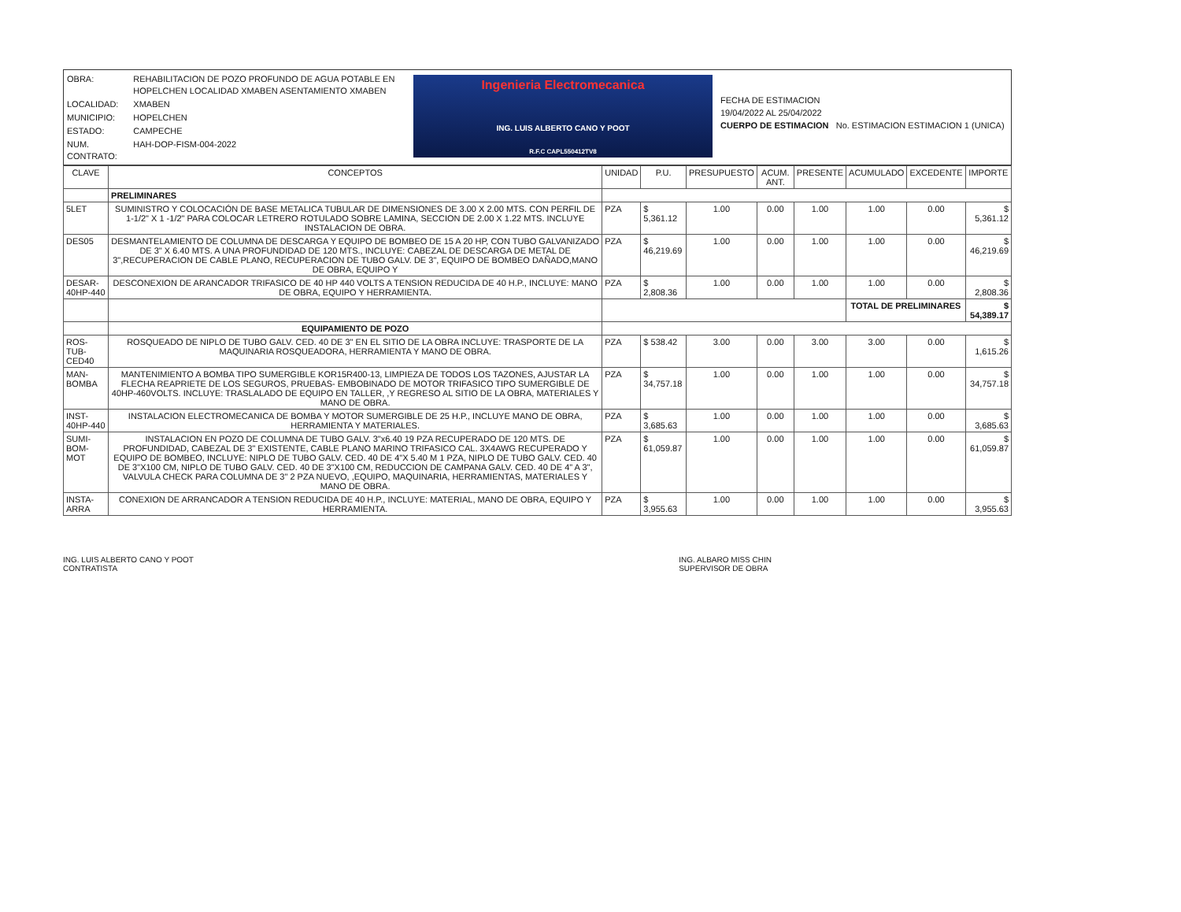| OBRA: | REHABILITACION DE POZO PROFUNDO DE AGUA POTABLE EN HOPELCHEN LOCALIDAD XMABEN ASENTAMIENTO XMABEN |
| LOCALIDAD: | XMABEN |
| MUNICIPIO: | HOPELCHEN |
| ESTADO: | CAMPECHE |
| NUM. CONTRATO: | HAH-DOP-FISM-004-2022 |
Ingenieria Electromecanica
ING. LUIS ALBERTO CANO Y POOT
R.F.C CAPL550412TV8
FECHA DE ESTIMACION
19/04/2022 AL 25/04/2022
CUERPO DE ESTIMACION No. ESTIMACION ESTIMACION 1 (UNICA)
| CLAVE | CONCEPTOS | UNIDAD | P.U. | PRESUPUESTO | ACUM. ANT. | PRESENTE | ACUMULADO | EXCEDENTE | IMPORTE |
| --- | --- | --- | --- | --- | --- | --- | --- | --- | --- |
| | PRELIMINARES | | | | | | | | |
| 5LET | SUMINISTRO Y COLOCACIÓN DE BASE METALICA TUBULAR DE DIMENSIONES DE 3.00 X 2.00 MTS. CON PERFIL DE 1-1/2" X 1 -1/2" PARA COLOCAR LETRERO ROTULADO SOBRE LAMINA, SECCION DE 2.00 X 1.22 MTS. INCLUYE INSTALACION DE OBRA. | PZA | $ 5,361.12 | 1.00 | 0.00 | 1.00 | 1.00 | 0.00 | $ 5,361.12 |
| DES05 | DESMANTELAMIENTO DE COLUMNA DE DESCARGA Y EQUIPO DE BOMBEO DE 15 A 20 HP, CON TUBO GALVANIZADO DE 3" X 6.40 MTS. A UNA PROFUNDIDAD DE 120 MTS., INCLUYE: CABEZAL DE DESCARGA DE METAL DE 3",RECUPERACION DE CABLE PLANO, RECUPERACION DE TUBO GALV. DE 3", EQUIPO DE BOMBEO DAÑADO,MANO DE OBRA, EQUIPO Y | PZA | $ 46,219.69 | 1.00 | 0.00 | 1.00 | 1.00 | 0.00 | $ 46,219.69 |
| DESAR-40HP-440 | DESCONEXION DE ARANCADOR TRIFASICO DE 40 HP 440 VOLTS A TENSION REDUCIDA DE 40 H.P., INCLUYE: MANO DE OBRA, EQUIPO Y HERRAMIENTA. | PZA | $ 2,808.36 | 1.00 | 0.00 | 1.00 | 1.00 | 0.00 | $ 2,808.36 |
| | | | | | | | TOTAL DE PRELIMINARES | | $ 54,389.17 |
| | EQUIPAMIENTO DE POZO | | | | | | | | |
| ROS-TUB-CED40 | ROSQUEADO DE NIPLO DE TUBO GALV. CED. 40 DE 3" EN EL SITIO DE LA OBRA INCLUYE: TRASPORTE DE LA MAQUINARIA ROSQUEADORA, HERRAMIENTA Y MANO DE OBRA. | PZA | $ 538.42 | 3.00 | 0.00 | 3.00 | 3.00 | 0.00 | $ 1,615.26 |
| MAN-BOMBA | MANTENIMIENTO A BOMBA TIPO SUMERGIBLE KOR15R400-13, LIMPIEZA DE TODOS LOS TAZONES, AJUSTAR LA FLECHA REAPRIETE DE LOS SEGUROS, PRUEBAS- EMBOBINADO DE MOTOR TRIFASICO TIPO SUMERGIBLE DE 40HP-460VOLTS. INCLUYE: TRASLALADO DE EQUIPO EN TALLER, ,Y REGRESO AL SITIO DE LA OBRA, MATERIALES Y MANO DE OBRA. | PZA | $ 34,757.18 | 1.00 | 0.00 | 1.00 | 1.00 | 0.00 | $ 34,757.18 |
| INST-40HP-440 | INSTALACION ELECTROMECANICA DE BOMBA Y MOTOR SUMERGIBLE DE 25 H.P., INCLUYE MANO DE OBRA, HERRAMIENTA Y MATERIALES. | PZA | $ 3,685.63 | 1.00 | 0.00 | 1.00 | 1.00 | 0.00 | $ 3,685.63 |
| SUMI-BOM-MOT | INSTALACION EN POZO DE COLUMNA DE TUBO GALV. 3"x6.40 19 PZA RECUPERADO DE 120 MTS. DE PROFUNDIDAD, CABEZAL DE 3" EXISTENTE, CABLE PLANO MARINO TRIFASICO CAL. 3X4AWG RECUPERADO Y EQUIPO DE BOMBEO, INCLUYE: NIPLO DE TUBO GALV. CED. 40 DE 4"X 5.40 M 1 PZA, NIPLO DE TUBO GALV. CED. 40 DE 3"X100 CM, NIPLO DE TUBO GALV. CED. 40 DE 3"X100 CM, REDUCCION DE CAMPANA GALV. CED. 40 DE 4" A 3", VALVULA CHECK PARA COLUMNA DE 3" 2 PZA NUEVO, ,EQUIPO, MAQUINARIA, HERRAMIENTAS, MATERIALES Y MANO DE OBRA. | PZA | $ 61,059.87 | 1.00 | 0.00 | 1.00 | 1.00 | 0.00 | $ 61,059.87 |
| INSTA-ARRA | CONEXION DE ARRANCADOR A TENSION REDUCIDA DE 40 H.P., INCLUYE: MATERIAL, MANO DE OBRA, EQUIPO Y HERRAMIENTA. | PZA | $ 3,955.63 | 1.00 | 0.00 | 1.00 | 1.00 | 0.00 | $ 3,955.63 |
ING. LUIS ALBERTO CANO Y POOT
CONTRATISTA
ING. ALBARO MISS CHIN
SUPERVISOR DE OBRA